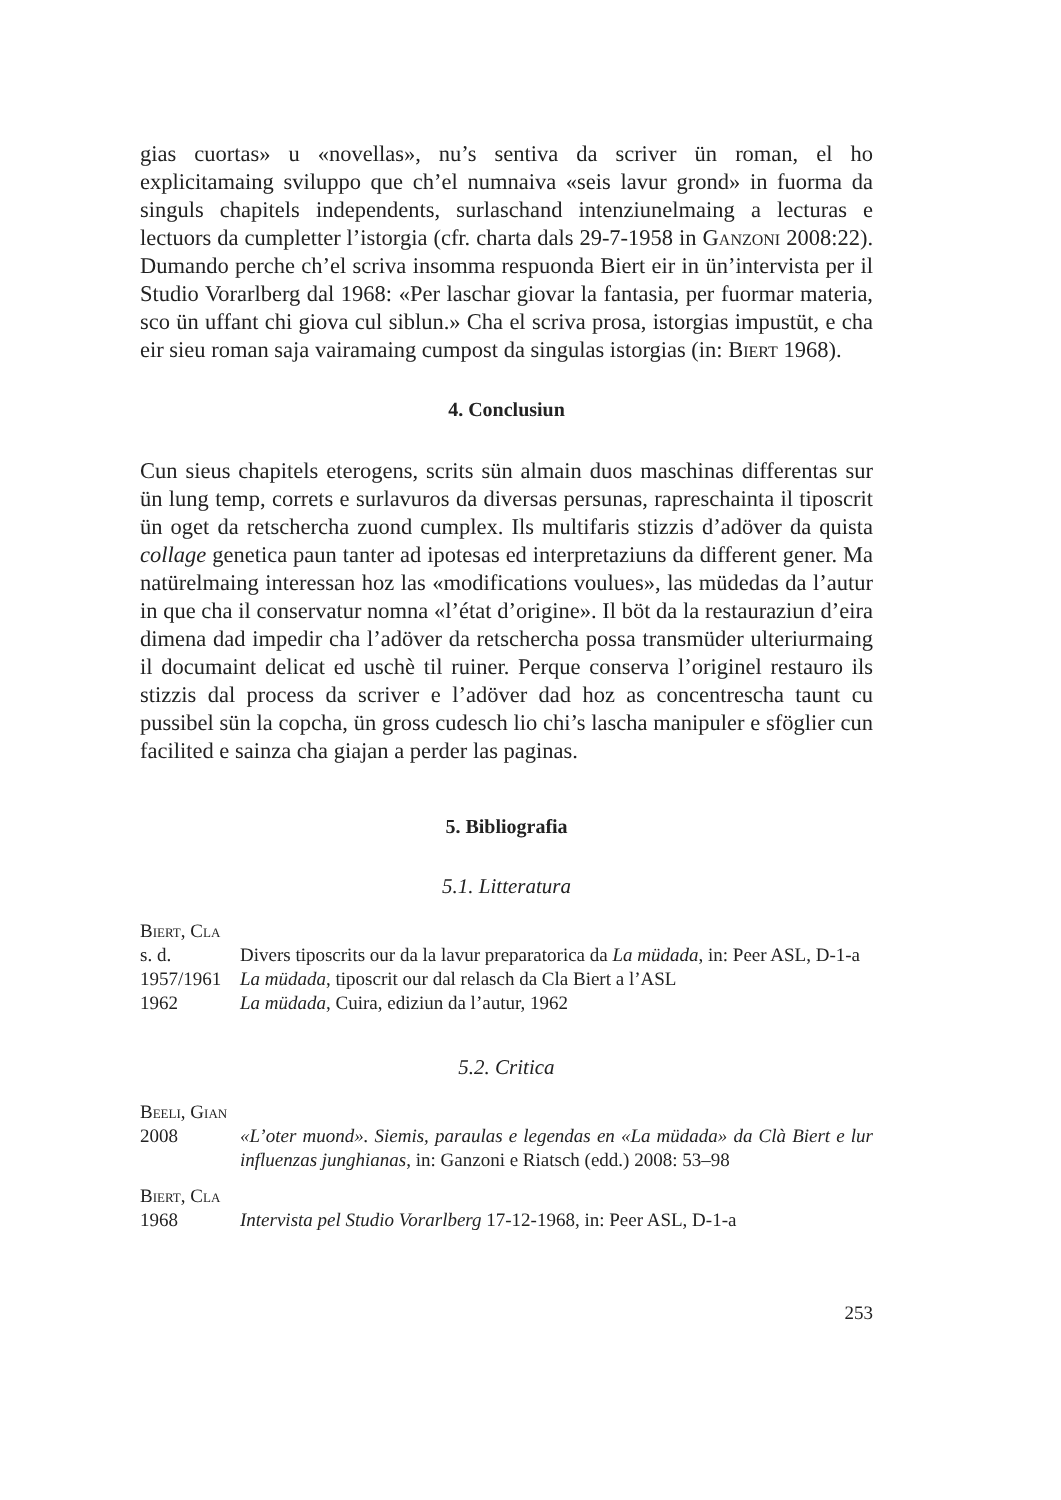gias cuortas» u «novellas», nu’s sentiva da scriver ün roman, el ho explicitamaing sviluppo que ch’el numnaiva «seis lavur grond» in fuorma da singuls chapitels independents, surlaschand intenziunelmaing a lecturas e lectuors da cumpletter l’istorgia (cfr. charta dals 29-7-1958 in Ganzoni 2008:22). Dumando perche ch’el scriva insomma respuonda Biert eir in ün’intervista per il Studio Vorarlberg dal 1968: «Per laschar giovar la fantasia, per fuormar materia, sco ün uffant chi giova cul siblun.» Cha el scriva prosa, istorgias impustüt, e cha eir sieu roman saja vairamaing cumpost da singulas istorgias (in: Biert 1968).
4. Conclusiun
Cun sieus chapitels eterogens, scrits sün almain duos maschinas differentas sur ün lung temp, correts e surlavuros da diversas persunas, rapreschainta il tiposcrit ün oget da retschercha zuond cumplex. Ils multifaris stizzis d’adöver da quista collage genetica paun tanter ad ipotesas ed interpretaziuns da different gener. Ma natürelmaing interessan hoz las «modifications voulues», las müdedas da l’autur in que cha il conservatur nomna «l’état d’origine». Il böt da la restauraziun d’eira dimena dad impedir cha l’adöver da retschercha possa transmüder ulteriurmaing il documaint delicat ed uschè til ruiner. Perque conserva l’originel restauro ils stizzis dal process da scriver e l’adöver dad hoz as concentrescha taunt cu pussibel sün la copcha, ün gross cudesch lio chi’s lascha manipuler e sföglier cun facilited e sainza cha giajan a perder las paginas.
5. Bibliografia
5.1. Litteratura
Biert, Cla
s. d. Divers tiposcrits our da la lavur preparatorica da La müdada, in: Peer ASL, D-1-a
1957/1961
La müdada, tiposcrit our dal relasch da Cla Biert a l’ASL
1962 La müdada, Cuira, ediziun da l’autur, 1962
5.2. Critica
Beeli, Gian
2008 «L’oter muond». Siemis, paraulas e legendas en «La müdada» da Clà Biert e lur influenzas junghianas, in: Ganzoni e Riatsch (edd.) 2008: 53–98
Biert, Cla
1968 Intervista pel Studio Vorarlberg 17-12-1968, in: Peer ASL, D-1-a
253